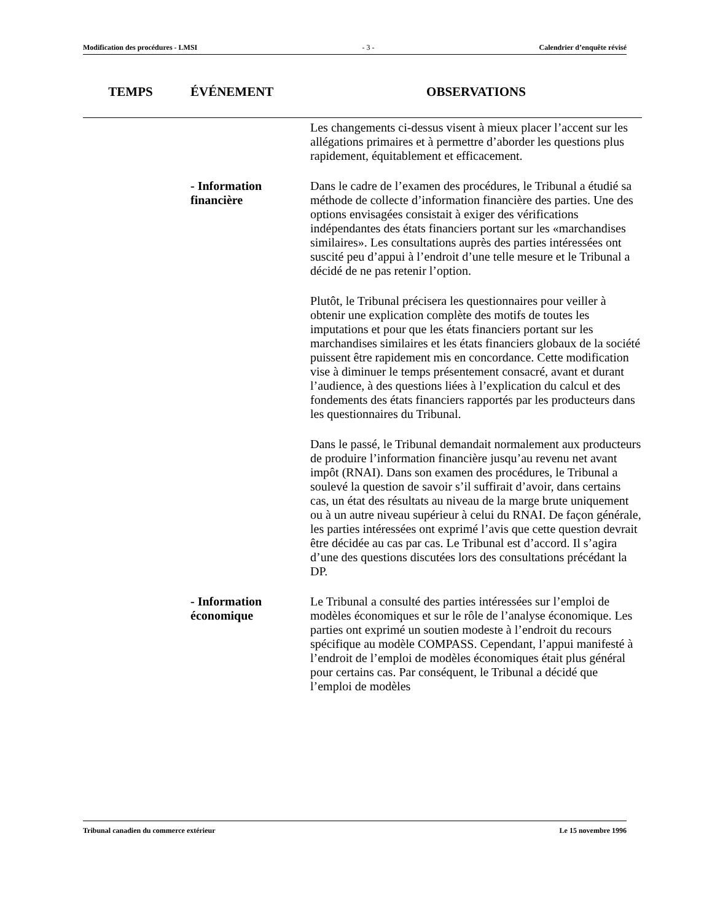Modification des procédures - LMSI - 3 - Calendrier d’enquête révisé
| TEMPS | ÉVÉNEMENT | OBSERVATIONS |
| --- | --- | --- |
| | | Les changements ci-dessus visent à mieux placer l’accent sur les allégations primaires et à permettre d’aborder les questions plus rapidement, équitablement et efficacement. |
| | - Information financière | Dans le cadre de l’examen des procédures, le Tribunal a étudié sa méthode de collecte d’information financière des parties. Une des options envisagées consistait à exiger des vérifications indépendantes des états financiers portant sur les «marchandises similaires». Les consultations auprès des parties intéressées ont suscité peu d’appui à l’endroit d’une telle mesure et le Tribunal a décidé de ne pas retenir l’option. Plutôt, le Tribunal précisera les questionnaires pour veiller à obtenir une explication complète des motifs de toutes les imputations et pour que les états financiers portant sur les marchandises similaires et les états financiers globaux de la société puissent être rapidement mis en concordance. Cette modification vise à diminuer le temps présentement consacré, avant et durant l’audience, à des questions liées à l’explication du calcul et des fondements des états financiers rapportés par les producteurs dans les questionnaires du Tribunal. Dans le passé, le Tribunal demandait normalement aux producteurs de produire l’information financière jusqu’au revenu net avant impôt (RNAI). Dans son examen des procédures, le Tribunal a soulevé la question de savoir s’il suffirait d’avoir, dans certains cas, un état des résultats au niveau de la marge brute uniquement ou à un autre niveau supérieur à celui du RNAI. De façon générale, les parties intéressées ont exprimé l’avis que cette question devrait être décidée au cas par cas. Le Tribunal est d’accord. Il s’agira d’une des questions discutées lors des consultations précédant la DP. |
| | - Information économique | Le Tribunal a consulté des parties intéressées sur l’emploi de modèles économiques et sur le rôle de l’analyse économique. Les parties ont exprimé un soutien modeste à l’endroit du recours spécifique au modèle COMPASS. Cependant, l’appui manifesté à l’endroit de l’emploi de modèles économiques était plus général pour certains cas. Par conséquent, le Tribunal a décidé que l’emploi de modèles |
Tribunal canadien du commerce extérieur Le 15 novembre 1996